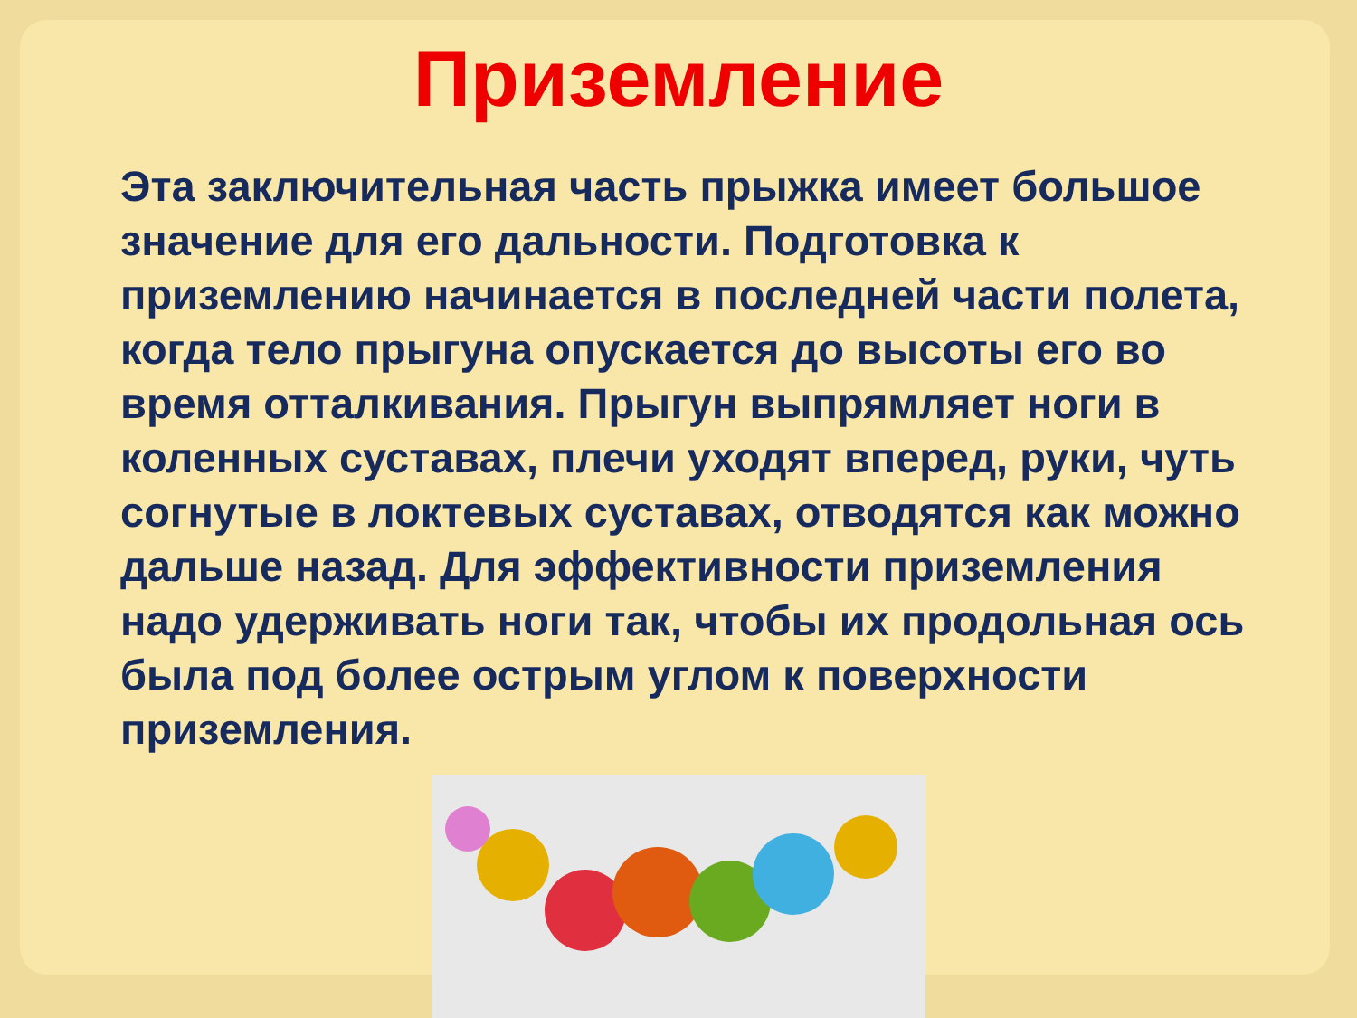Приземление
Эта заключительная часть прыжка имеет большое значение для его дальности. Подготовка к приземлению начинается в последней части полета, когда тело прыгуна опускается до высоты его во время отталкивания. Прыгун выпрямляет ноги в коленных суставах, плечи уходят вперед, руки, чуть согнутые в локтевых суставах, отводятся как можно дальше назад. Для эффективности приземления надо удерживать ноги так, чтобы их продольная ось была под более острым углом к поверхности приземления.